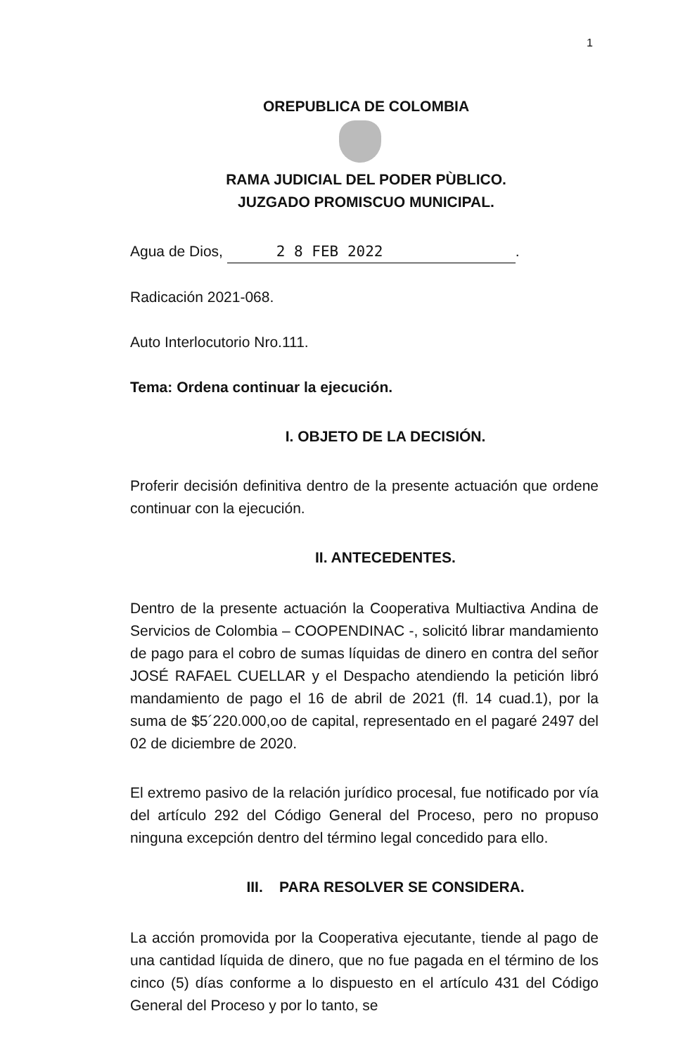1
OREPUBLICA DE COLOMBIA
RAMA JUDICIAL DEL PODER PÙBLICO.
JUZGADO PROMISCUO MUNICIPAL.
Agua de Dios, 2 8 FEB 2022.
Radicación 2021-068.
Auto Interlocutorio Nro.111.
Tema: Ordena continuar la ejecución.
I. OBJETO DE LA DECISIÓN.
Proferir decisión definitiva dentro de la presente actuación que ordene continuar con la ejecución.
II. ANTECEDENTES.
Dentro de la presente actuación la Cooperativa Multiactiva Andina de Servicios de Colombia – COOPENDINAC -, solicitó librar mandamiento de pago para el cobro de sumas líquidas de dinero en contra del señor JOSÉ RAFAEL CUELLAR y el Despacho atendiendo la petición libró mandamiento de pago el 16 de abril de 2021 (fl. 14 cuad.1), por la suma de $5´220.000,oo de capital, representado en el pagaré 2497 del 02 de diciembre de 2020.
El extremo pasivo de la relación jurídico procesal, fue notificado por vía del artículo 292 del Código General del Proceso, pero no propuso ninguna excepción dentro del término legal concedido para ello.
III. PARA RESOLVER SE CONSIDERA.
La acción promovida por la Cooperativa ejecutante, tiende al pago de una cantidad líquida de dinero, que no fue pagada en el término de los cinco (5) días conforme a lo dispuesto en el artículo 431 del Código General del Proceso y por lo tanto, se